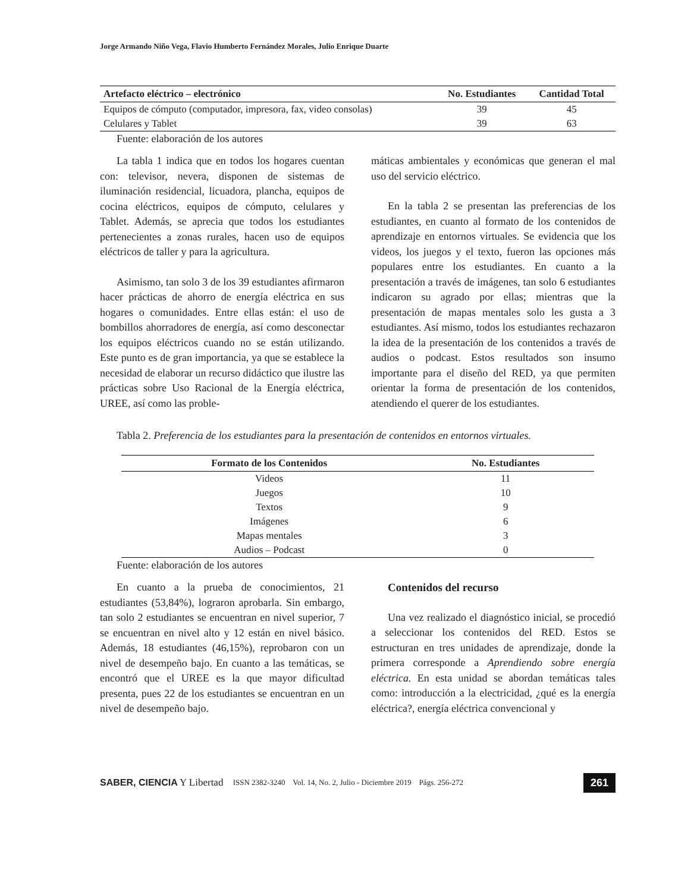Jorge Armando Niño Vega, Flavio Humberto Fernández Morales, Julio Enrique Duarte
| Artefacto eléctrico – electrónico | No. Estudiantes | Cantidad Total |
| --- | --- | --- |
| Equipos de cómputo (computador, impresora, fax, video consolas) | 39 | 45 |
| Celulares y Tablet | 39 | 63 |
Fuente: elaboración de los autores
La tabla 1 indica que en todos los hogares cuentan con: televisor, nevera, disponen de sistemas de iluminación residencial, licuadora, plancha, equipos de cocina eléctricos, equipos de cómputo, celulares y Tablet. Además, se aprecia que todos los estudiantes pertenecientes a zonas rurales, hacen uso de equipos eléctricos de taller y para la agricultura.
Asimismo, tan solo 3 de los 39 estudiantes afirmaron hacer prácticas de ahorro de energía eléctrica en sus hogares o comunidades. Entre ellas están: el uso de bombillos ahorradores de energía, así como desconectar los equipos eléctricos cuando no se están utilizando. Este punto es de gran importancia, ya que se establece la necesidad de elaborar un recurso didáctico que ilustre las prácticas sobre Uso Racional de la Energía eléctrica, UREE, así como las proble-
máticas ambientales y económicas que generan el mal uso del servicio eléctrico.
En la tabla 2 se presentan las preferencias de los estudiantes, en cuanto al formato de los contenidos de aprendizaje en entornos virtuales. Se evidencia que los videos, los juegos y el texto, fueron las opciones más populares entre los estudiantes. En cuanto a la presentación a través de imágenes, tan solo 6 estudiantes indicaron su agrado por ellas; mientras que la presentación de mapas mentales solo les gusta a 3 estudiantes. Así mismo, todos los estudiantes rechazaron la idea de la presentación de los contenidos a través de audios o podcast. Estos resultados son insumo importante para el diseño del RED, ya que permiten orientar la forma de presentación de los contenidos, atendiendo el querer de los estudiantes.
Tabla 2. Preferencia de los estudiantes para la presentación de contenidos en entornos virtuales.
| Formato de los Contenidos | No. Estudiantes |
| --- | --- |
| Videos | 11 |
| Juegos | 10 |
| Textos | 9 |
| Imágenes | 6 |
| Mapas mentales | 3 |
| Audios – Podcast | 0 |
Fuente: elaboración de los autores
En cuanto a la prueba de conocimientos, 21 estudiantes (53,84%), lograron aprobarla. Sin embargo, tan solo 2 estudiantes se encuentran en nivel superior, 7 se encuentran en nivel alto y 12 están en nivel básico. Además, 18 estudiantes (46,15%), reprobaron con un nivel de desempeño bajo. En cuanto a las temáticas, se encontró que el UREE es la que mayor dificultad presenta, pues 22 de los estudiantes se encuentran en un nivel de desempeño bajo.
Contenidos del recurso
Una vez realizado el diagnóstico inicial, se procedió a seleccionar los contenidos del RED. Estos se estructuran en tres unidades de aprendizaje, donde la primera corresponde a Aprendiendo sobre energía eléctrica. En esta unidad se abordan temáticas tales como: introducción a la electricidad, ¿qué es la energía eléctrica?, energía eléctrica convencional y
SABER, CIENCIA Y Libertad ISSN 2382-3240 Vol. 14, No. 2, Julio - Diciembre 2019 Págs. 256-272 261